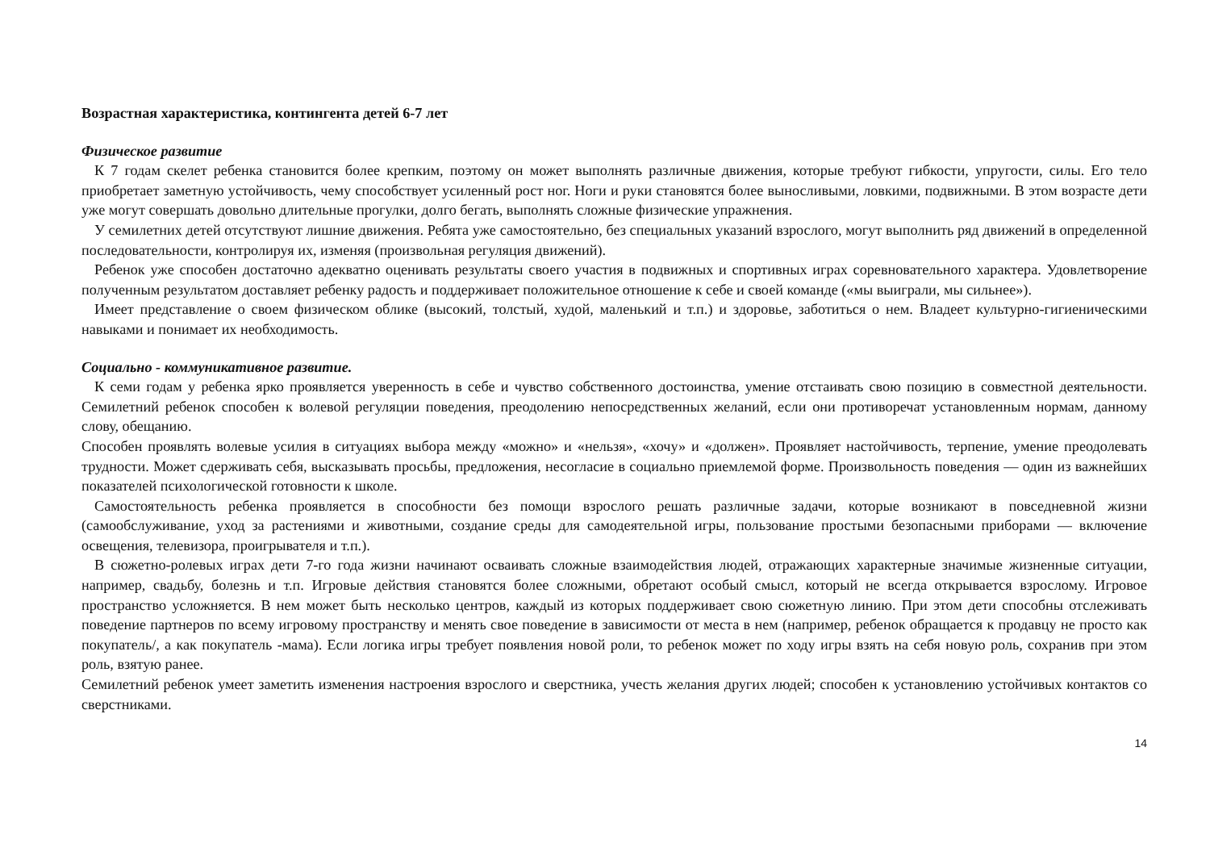Возрастная характеристика, контингента детей 6-7 лет
Физическое развитие
К 7 годам скелет ребенка становится более крепким, поэтому он может выполнять различные движения, которые требуют гибкости, упругости, силы. Его тело приобретает заметную устойчивость, чему способствует усиленный рост ног. Ноги и руки становятся более выносливыми, ловкими, подвижными. В этом возрасте дети уже могут совершать довольно длительные прогулки, долго бегать, выполнять сложные физические упражнения.
У семилетних детей отсутствуют лишние движения. Ребята уже самостоятельно, без специальных указаний взрослого, могут выполнить ряд движений в определенной последовательности, контролируя их, изменяя (произвольная регуляция движений).
Ребенок уже способен достаточно адекватно оценивать результаты своего участия в подвижных и спортивных играх соревновательного характера. Удовлетворение полученным результатом доставляет ребенку радость и поддерживает положительное отношение к себе и своей команде («мы выиграли, мы сильнее»).
Имеет представление о своем физическом облике (высокий, толстый, худой, маленький и т.п.) и здоровье, заботиться о нем. Владеет культурно-гигиеническими навыками и понимает их необходимость.
Социально - коммуникативное развитие.
К семи годам у ребенка ярко проявляется уверенность в себе и чувство собственного достоинства, умение отстаивать свою позицию в совместной деятельности. Семилетний ребенок способен к волевой регуляции поведения, преодолению непосредственных желаний, если они противоречат установленным нормам, данному слову, обещанию.
Способен проявлять волевые усилия в ситуациях выбора между «можно» и «нельзя», «хочу» и «должен». Проявляет настойчивость, терпение, умение преодолевать трудности. Может сдерживать себя, высказывать просьбы, предложения, несогласие в социально приемлемой форме. Произвольность поведения — один из важнейших показателей психологической готовности к школе.
Самостоятельность ребенка проявляется в способности без помощи взрослого решать различные задачи, которые возникают в повседневной жизни (самообслуживание, уход за растениями и животными, создание среды для самодеятельной игры, пользование простыми безопасными приборами — включение освещения, телевизора, проигрывателя и т.п.).
В сюжетно-ролевых играх дети 7-го года жизни начинают осваивать сложные взаимодействия людей, отражающих характерные значимые жизненные ситуации, например, свадьбу, болезнь и т.п. Игровые действия становятся более сложными, обретают особый смысл, который не всегда открывается взрослому. Игровое пространство усложняется. В нем может быть несколько центров, каждый из которых поддерживает свою сюжетную линию. При этом дети способны отслеживать поведение партнеров по всему игровому пространству и менять свое поведение в зависимости от места в нем (например, ребенок обращается к продавцу не просто как покупатель/, а как покупатель -мама). Если логика игры требует появления новой роли, то ребенок может по ходу игры взять на себя новую роль, сохранив при этом роль, взятую ранее.
Семилетний ребенок умеет заметить изменения настроения взрослого и сверстника, учесть желания других людей; способен к установлению устойчивых контактов со сверстниками.
14